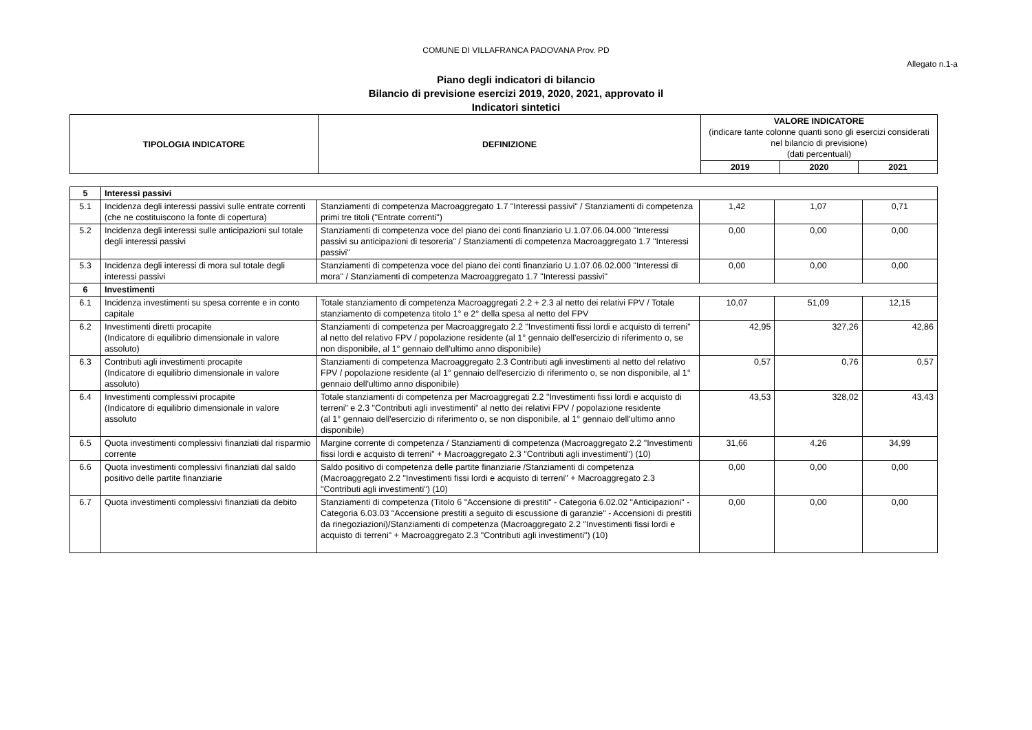COMUNE DI VILLAFRANCA PADOVANA Prov. PD
Allegato n.1-a
Piano degli indicatori di bilancio
Bilancio di previsione esercizi 2019, 2020, 2021, approvato il
Indicatori sintetici
| TIPOLOGIA INDICATORE | DEFINIZIONE | VALORE INDICATORE (indicare tante colonne quanti sono gli esercizi considerati nel bilancio di previsione) (dati percentuali) | | |
| --- | --- | --- | --- | --- |
| | | 2019 | 2020 | 2021 |
| 5 | Interessi passivi | | | | |
| 5.1 | Incidenza degli interessi passivi sulle entrate correnti (che ne costituiscono la fonte di copertura) | Stanziamenti di competenza Macroaggregato 1.7 "Interessi passivi" / Stanziamenti di competenza primi tre titoli ("Entrate correnti") | 1,42 | 1,07 | 0,71 |
| 5.2 | Incidenza degli interessi sulle anticipazioni sul totale degli interessi passivi | Stanziamenti di competenza voce del piano dei conti finanziario U.1.07.06.04.000 "Interessi passivi su anticipazioni di tesoreria" / Stanziamenti di competenza Macroaggregato 1.7 "Interessi passivi" | 0,00 | 0,00 | 0,00 |
| 5.3 | Incidenza degli interessi di mora sul totale degli interessi passivi | Stanziamenti di competenza voce del piano dei conti finanziario U.1.07.06.02.000 "Interessi di mora" / Stanziamenti di competenza Macroaggregato 1.7 "Interessi passivi" | 0,00 | 0,00 | 0,00 |
| 6 | Investimenti | | | | |
| 6.1 | Incidenza investimenti su spesa corrente e in conto capitale | Totale stanziamento di competenza Macroaggregati 2.2 + 2.3 al netto dei relativi FPV / Totale stanziamento di competenza titolo 1° e 2° della spesa al netto del FPV | 10,07 | 51,09 | 12,15 |
| 6.2 | Investimenti diretti procapite (Indicatore di equilibrio dimensionale in valore assoluto) | Stanziamenti di competenza per Macroaggregato 2.2 "Investimenti fissi lordi e acquisto di terreni" al netto del relativo FPV / popolazione residente (al 1° gennaio dell'esercizio di riferimento o, se non disponibile, al 1° gennaio dell'ultimo anno disponibile) | 42,95 | 327,26 | 42,86 |
| 6.3 | Contributi agli investimenti procapite (Indicatore di equilibrio dimensionale in valore assoluto) | Stanziamenti di competenza Macroaggregato 2.3 Contributi agli investimenti al netto del relativo FPV / popolazione residente (al 1° gennaio dell'esercizio di riferimento o, se non disponibile, al 1° gennaio dell'ultimo anno disponibile) | 0,57 | 0,76 | 0,57 |
| 6.4 | Investimenti complessivi procapite (Indicatore di equilibrio dimensionale in valore assoluto | Totale stanziamenti di competenza per Macroaggregati 2.2 "Investimenti fissi lordi e acquisto di terreni" e 2.3 "Contributi agli investimenti" al netto dei relativi FPV / popolazione residente (al 1° gennaio dell'esercizio di riferimento o, se non disponibile, al 1° gennaio dell'ultimo anno disponibile) | 43,53 | 328,02 | 43,43 |
| 6.5 | Quota investimenti complessivi finanziati dal risparmio corrente | Margine corrente di competenza / Stanziamenti di competenza (Macroaggregato 2.2 "Investimenti fissi lordi e acquisto di terreni" + Macroaggregato 2.3 "Contributi agli investimenti") (10) | 31,66 | 4,26 | 34,99 |
| 6.6 | Quota investimenti complessivi finanziati dal saldo positivo delle partite finanziarie | Saldo positivo di competenza delle partite finanziarie /Stanziamenti di competenza (Macroaggregato 2.2 "Investimenti fissi lordi e acquisto di terreni" + Macroaggregato 2.3 "Contributi agli investimenti") (10) | 0,00 | 0,00 | 0,00 |
| 6.7 | Quota investimenti complessivi finanziati da debito | Stanziamenti di competenza (Titolo 6 "Accensione di prestiti" - Categoria 6.02.02 "Anticipazioni" - Categoria 6.03.03 "Accensione prestiti a seguito di escussione di garanzie" - Accensioni di prestiti da rinegoziazioni)/Stanziamenti di competenza (Macroaggregato 2.2 "Investimenti fissi lordi e acquisto di terreni" + Macroaggregato 2.3 "Contributi agli investimenti") (10) | 0,00 | 0,00 | 0,00 |